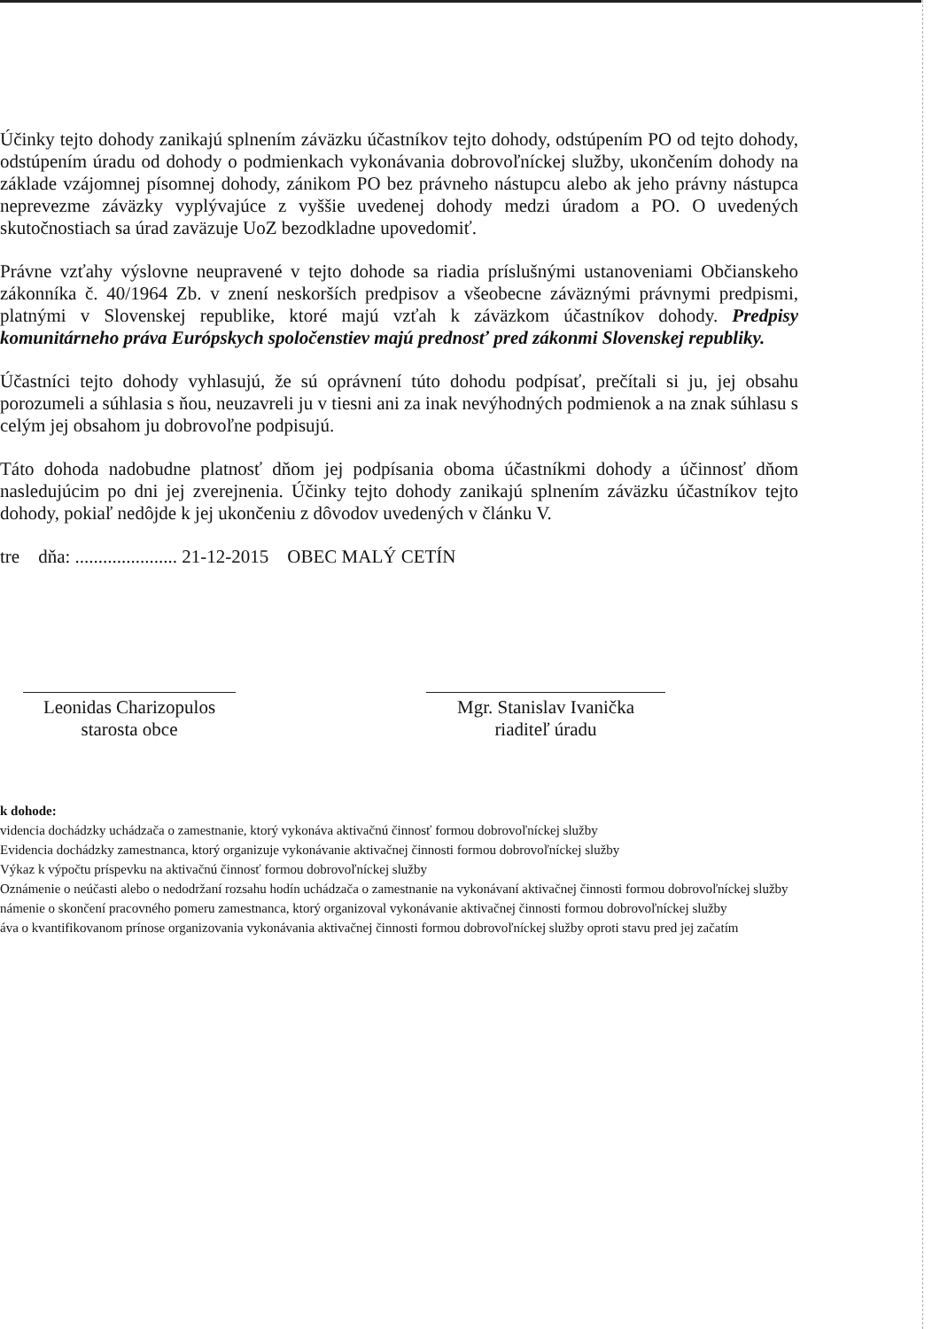Účinky tejto dohody zanikajú splnením záväzku účastníkov tejto dohody, odstúpením PO od tejto dohody, odstúpením úradu od dohody o podmienkach vykonávania dobrovoľníckej služby, ukončením dohody na základe vzájomnej písomnej dohody, zánikom PO bez právneho nástupcu alebo ak jeho právny nástupca neprevezme záväzky vyplývajúce z vyššie uvedenej dohody medzi úradom a PO. O uvedených skutočnostiach sa úrad zaväzuje UoZ bezodkladne upovedomiť.
Právne vzťahy výslovne neupravené v tejto dohode sa riadia príslušnými ustanoveniami Občianskeho zákonníka č. 40/1964 Zb. v znení neskorších predpisov a všeobecne záväznými právnymi predpismi, platnými v Slovenskej republike, ktoré majú vzťah k záväzkom účastníkov dohody. Predpisy komunitárneho práva Európskych spoločenstiev majú prednosť pred zákonmi Slovenskej republiky.
Účastníci tejto dohody vyhlasujú, že sú oprávnení túto dohodu podpísať, prečítali si ju, jej obsahu porozumeli a súhlasia s ňou, neuzavreli ju v tiesni ani za inak nevýhodných podmienok a na znak súhlasu s celým jej obsahom ju dobrovoľne podpisujú.
Táto dohoda nadobudne platnosť dňom jej podpísania oboma účastníkmi dohody a účinnosť dňom nasledujúcim po dni jej zverejnenia. Účinky tejto dohody zanikajú splnením záväzku účastníkov tejto dohody, pokiaľ nedôjde k jej ukončeniu z dôvodov uvedených v článku V.
tre dňa: ...................... 21-12-2015 OBEC MALÝ CETÍN
Leonidas Charizopulos
starosta obce
Mgr. Stanislav Ivanička
riaditeľ úradu
k dohode:
videncia dochádzky uchádzača o zamestnanie, ktorý vykonáva aktivačnú činnosť formou dobrovoľníckej služby
Evidencia dochádzky zamestnanca, ktorý organizuje vykonávanie aktivačnej činnosti formou dobrovoľníckej služby
Výkaz k výpočtu príspevku na aktivačnú činnosť formou dobrovoľníckej služby
Oznámenie o neúčasti alebo o nedodržaní rozsahu hodín uchádzača o zamestnanie na vykonávaní aktivačnej činnosti formou dobrovoľníckej služby
námenie o skončení pracovného pomeru zamestnanca, ktorý organizoval vykonávanie aktivačnej činnosti formou dobrovoľníckej služby
áva o kvantifikovanom prínose organizovania vykonávania aktivačnej činnosti formou dobrovoľníckej služby oproti stavu pred jej začatím